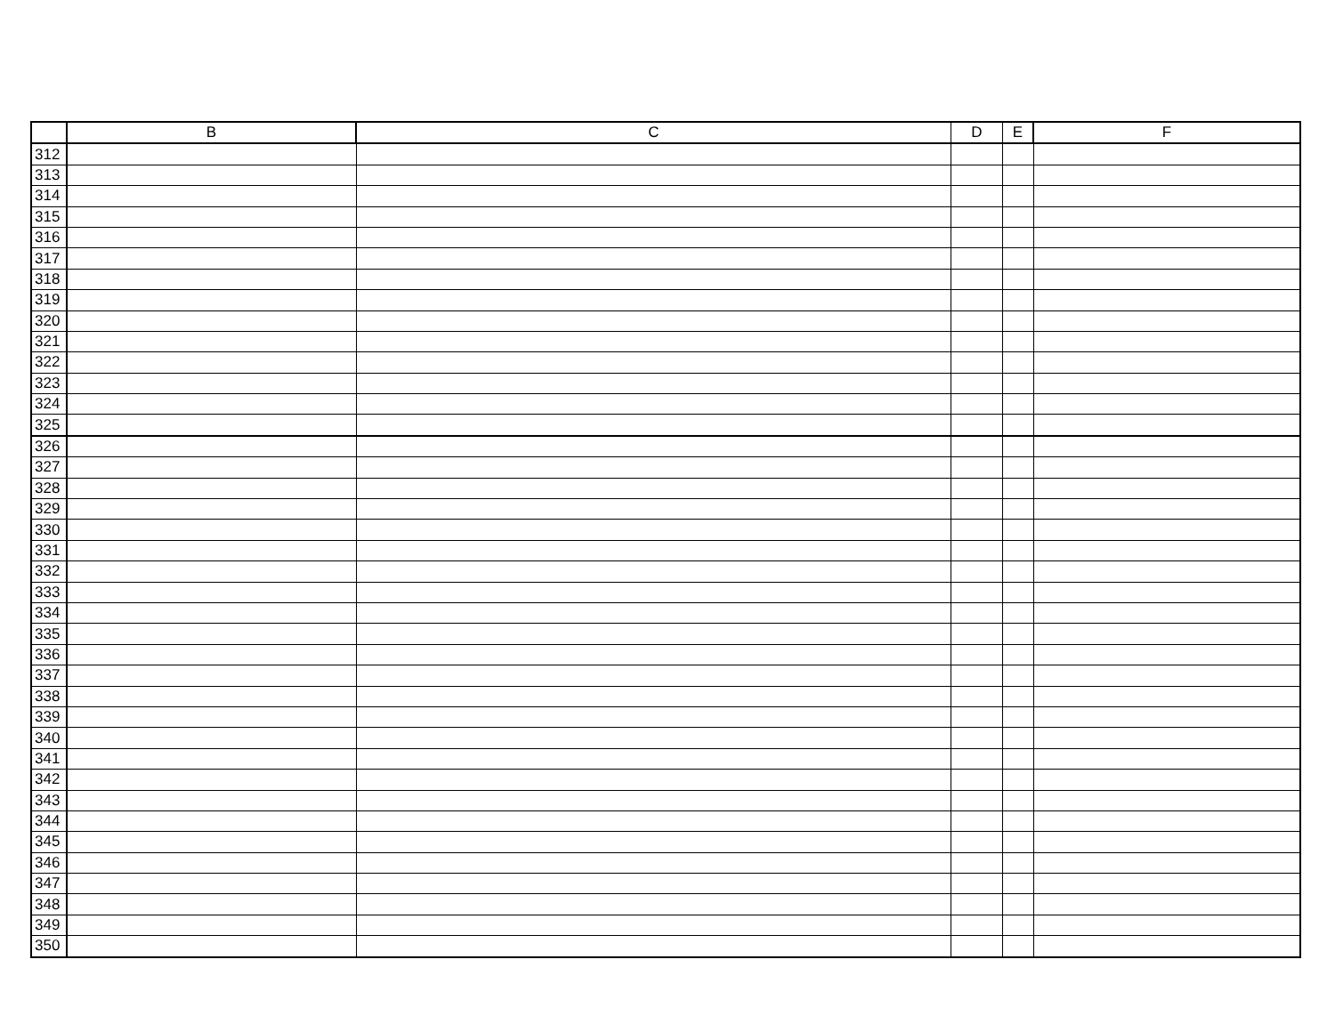| | B | C | D | E | F |
| --- | --- | --- | --- | --- | --- |
| 312 | | | | | |
| 313 | | | | | |
| 314 | | | | | |
| 315 | | | | | |
| 316 | | | | | |
| 317 | | | | | |
| 318 | | | | | |
| 319 | | | | | |
| 320 | | | | | |
| 321 | | | | | |
| 322 | | | | | |
| 323 | | | | | |
| 324 | | | | | |
| 325 | | | | | |
| 326 | | | | | |
| 327 | | | | | |
| 328 | | | | | |
| 329 | | | | | |
| 330 | | | | | |
| 331 | | | | | |
| 332 | | | | | |
| 333 | | | | | |
| 334 | | | | | |
| 335 | | | | | |
| 336 | | | | | |
| 337 | | | | | |
| 338 | | | | | |
| 339 | | | | | |
| 340 | | | | | |
| 341 | | | | | |
| 342 | | | | | |
| 343 | | | | | |
| 344 | | | | | |
| 345 | | | | | |
| 346 | | | | | |
| 347 | | | | | |
| 348 | | | | | |
| 349 | | | | | |
| 350 | | | | | |